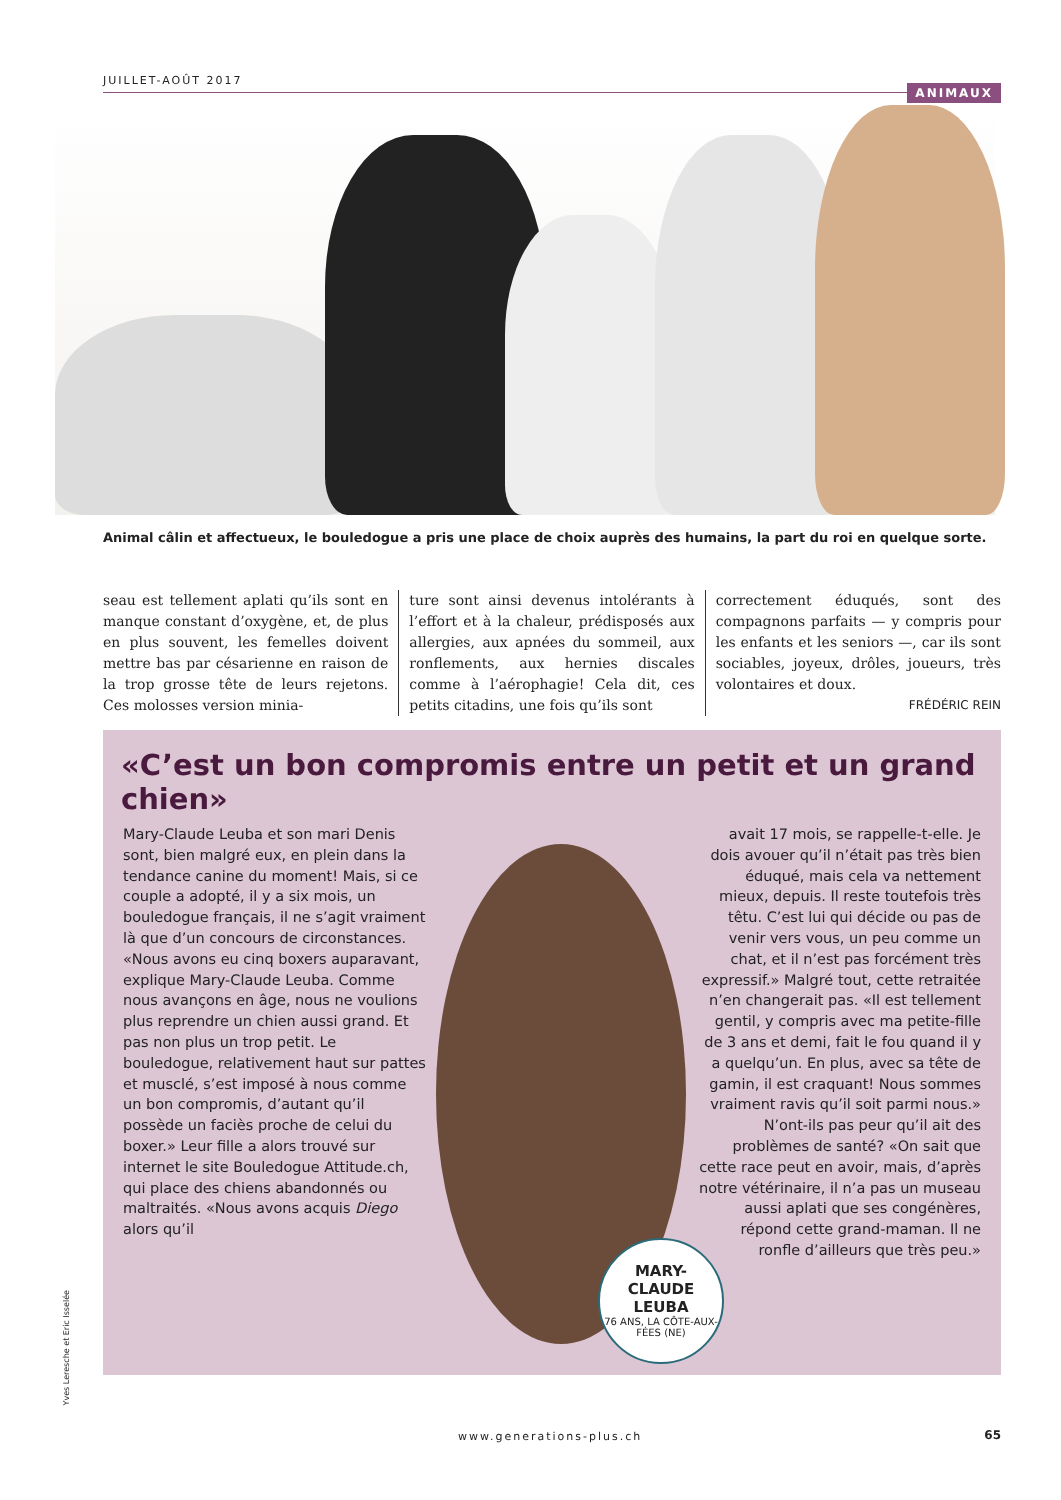JUILLET-AOÛT 2017
ANIMAUX
Animal câlin et affectueux, le bouledogue a pris une place de choix auprès des humains, la part du roi en quelque sorte.
seau est tellement aplati qu’ils sont en manque constant d’oxygène, et, de plus en plus souvent, les femelles doivent mettre bas par césarienne en raison de la trop grosse tête de leurs rejetons. Ces molosses version minia-
ture sont ainsi devenus intolérants à l’effort et à la chaleur, prédisposés aux allergies, aux apnées du sommeil, aux ronflements, aux hernies discales comme à l’aérophagie! Cela dit, ces petits citadins, une fois qu’ils sont
correctement éduqués, sont des compagnons parfaits — y compris pour les enfants et les seniors —, car ils sont sociables, joyeux, drôles, joueurs, très volontaires et doux.
FRÉDÉRIC REIN
«C’est un bon compromis entre un petit et un grand chien»
Mary-Claude Leuba et son mari Denis sont, bien malgré eux, en plein dans la tendance canine du moment! Mais, si ce couple a adopté, il y a six mois, un bouledogue français, il ne s’agit vraiment là que d’un concours de circonstances. «Nous avons eu cinq boxers auparavant, explique Mary-Claude Leuba. Comme nous avançons en âge, nous ne voulions plus reprendre un chien aussi grand. Et pas non plus un trop petit. Le bouledogue, relativement haut sur pattes et musclé, s’est imposé à nous comme un bon compromis, d’autant qu’il possède un faciès proche de celui du boxer.» Leur fille a alors trouvé sur internet le site Bouledogue Attitude.ch, qui place des chiens abandonnés ou maltraités. «Nous avons acquis Diego alors qu’il
avait 17 mois, se rappelle-t-elle. Je dois avouer qu’il n’était pas très bien éduqué, mais cela va nettement mieux, depuis. Il reste toutefois très têtu. C’est lui qui décide ou pas de venir vers vous, un peu comme un chat, et il n’est pas forcément très expressif.» Malgré tout, cette retraitée n’en changerait pas. «Il est tellement gentil, y compris avec ma petite-fille de 3 ans et demi, fait le fou quand il y a quelqu’un. En plus, avec sa tête de gamin, il est craquant! Nous sommes vraiment ravis qu’il soit parmi nous.» N’ont-ils pas peur qu’il ait des problèmes de santé? «On sait que cette race peut en avoir, mais, d’après notre vétérinaire, il n’a pas un museau aussi aplati que ses congénères, répond cette grand-maman. Il ne ronfle d’ailleurs que très peu.»
MARY-
CLAUDE
LEUBA
76 ANS, LA CÔTE-AUX-FÉES (NE)
Yves Leresche et Eric Isselée
www.generations-plus.ch 65